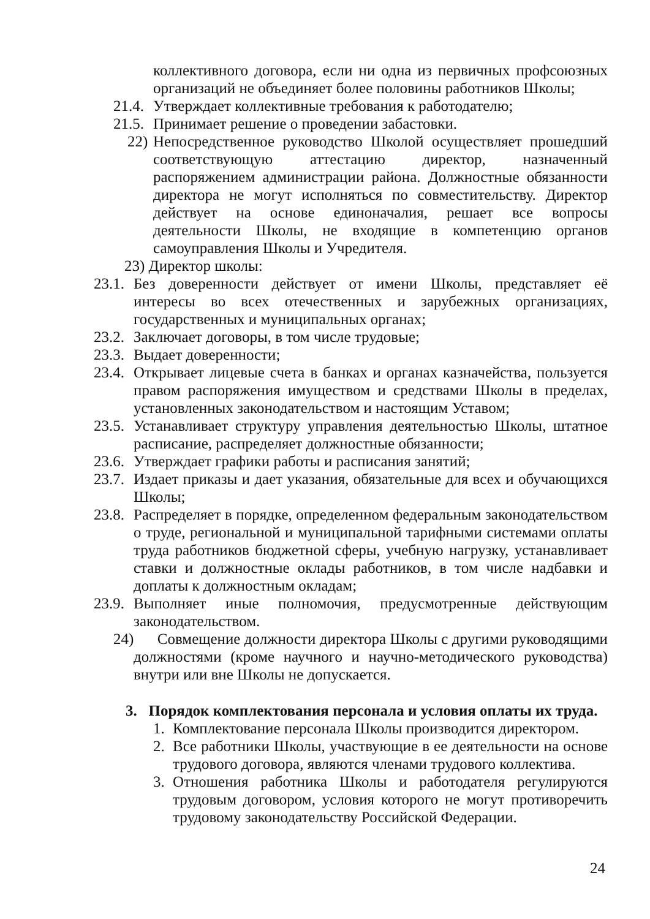коллективного договора, если ни одна из первичных профсоюзных организаций не объединяет более половины работников Школы;
21.4. Утверждает коллективные требования к работодателю;
21.5. Принимает решение о проведении забастовки.
22) Непосредственное руководство Школой осуществляет прошедший соответствующую аттестацию директор, назначенный распоряжением администрации района. Должностные обязанности директора не могут исполняться по совместительству. Директор действует на основе единоначалия, решает все вопросы деятельности Школы, не входящие в компетенцию органов самоуправления Школы и Учредителя.
23) Директор школы:
23.1. Без доверенности действует от имени Школы, представляет её интересы во всех отечественных и зарубежных организациях, государственных и муниципальных органах;
23.2. Заключает договоры, в том числе трудовые;
23.3. Выдает доверенности;
23.4. Открывает лицевые счета в банках и органах казначейства, пользуется правом распоряжения имуществом и средствами Школы в пределах, установленных законодательством и настоящим Уставом;
23.5. Устанавливает структуру управления деятельностью Школы, штатное расписание, распределяет должностные обязанности;
23.6. Утверждает графики работы и расписания занятий;
23.7. Издает приказы и дает указания, обязательные для всех и обучающихся Школы;
23.8. Распределяет в порядке, определенном федеральным законодательством о труде, региональной и муниципальной тарифными системами оплаты труда работников бюджетной сферы, учебную нагрузку, устанавливает ставки и должностные оклады работников, в том числе надбавки и доплаты к должностным окладам;
23.9. Выполняет иные полномочия, предусмотренные действующим законодательством.
24) Совмещение должности директора Школы с другими руководящими должностями (кроме научного и научно-методического руководства) внутри или вне Школы не допускается.
3. Порядок комплектования персонала и условия оплаты их труда.
1. Комплектование персонала Школы производится директором.
2. Все работники Школы, участвующие в ее деятельности на основе трудового договора, являются членами трудового коллектива.
3. Отношения работника Школы и работодателя регулируются трудовым договором, условия которого не могут противоречить трудовому законодательству Российской Федерации.
24